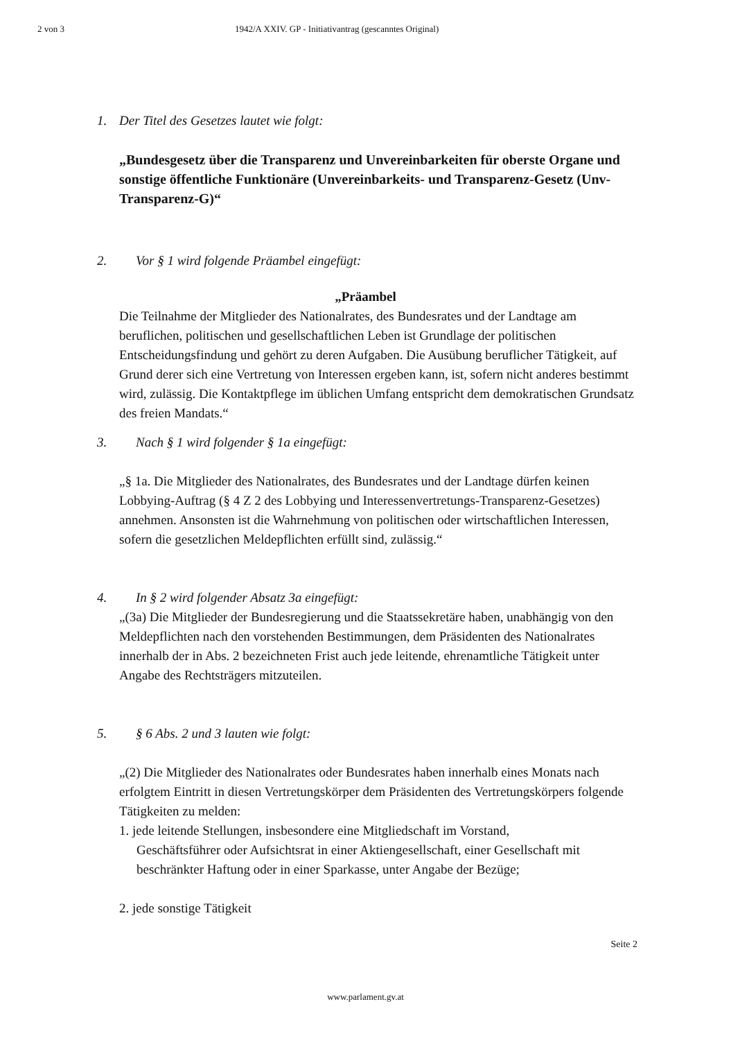2 von 3 1942/A XXIV. GP - Initiativantrag (gescanntes Original)
1. Der Titel des Gesetzes lautet wie folgt:
„Bundesgesetz über die Transparenz und Unvereinbarkeiten für oberste Organe und sonstige öffentliche Funktionäre (Unvereinbarkeits- und Transparenz-Gesetz (Unv-Transparenz-G)“
2. Vor § 1 wird folgende Präambel eingefügt:
„Präambel
Die Teilnahme der Mitglieder des Nationalrates, des Bundesrates und der Landtage am beruflichen, politischen und gesellschaftlichen Leben ist Grundlage der politischen Entscheidungsfindung und gehört zu deren Aufgaben. Die Ausübung beruflicher Tätigkeit, auf Grund derer sich eine Vertretung von Interessen ergeben kann, ist, sofern nicht anderes bestimmt wird, zulässig. Die Kontaktpflege im üblichen Umfang entspricht dem demokratischen Grundsatz des freien Mandats.“
3. Nach § 1 wird folgender § 1a eingefügt:
„§ 1a. Die Mitglieder des Nationalrates, des Bundesrates und der Landtage dürfen keinen Lobbying-Auftrag (§ 4 Z 2 des Lobbying und Interessenvertretungs-Transparenz-Gesetzes) annehmen. Ansonsten ist die Wahrnehmung von politischen oder wirtschaftlichen Interessen, sofern die gesetzlichen Meldepflichten erfüllt sind, zulässig.“
4. In § 2 wird folgender Absatz 3a eingefügt:
„(3a) Die Mitglieder der Bundesregierung und die Staatssekretäre haben, unabhängig von den Meldepflichten nach den vorstehenden Bestimmungen, dem Präsidenten des Nationalrates innerhalb der in Abs. 2 bezeichneten Frist auch jede leitende, ehrenamtliche Tätigkeit unter Angabe des Rechtsträgers mitzuteilen.
5. § 6 Abs. 2 und 3 lauten wie folgt:
„(2) Die Mitglieder des Nationalrates oder Bundesrates haben innerhalb eines Monats nach erfolgtem Eintritt in diesen Vertretungskörper dem Präsidenten des Vertretungskörpers folgende Tätigkeiten zu melden:
1. jede leitende Stellungen, insbesondere eine Mitgliedschaft im Vorstand,
Geschäftsführer oder Aufsichtsrat in einer Aktiengesellschaft, einer Gesellschaft mit beschränkter Haftung oder in einer Sparkasse, unter Angabe der Bezüge;
2. jede sonstige Tätigkeit
Seite 2
www.parlament.gv.at